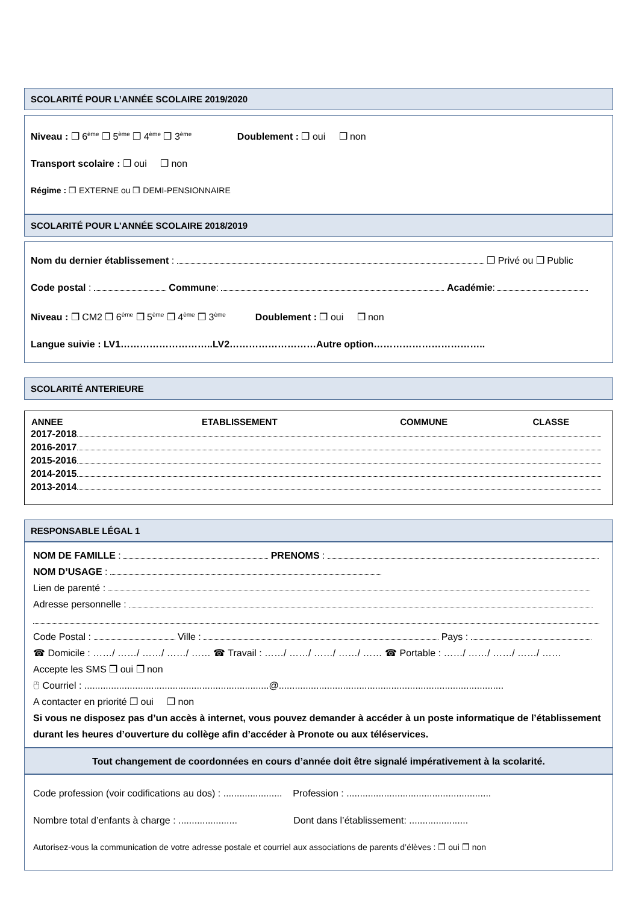SCOLARITÉ POUR L’ANNÉE SCOLAIRE 2019/2020
Niveau : ❒ 6<sup>ème</sup> ❒ 5<sup>ème</sup> ❒ 4<sup>ème</sup> ❒ 3<sup>ème</sup> Doublement : ❒ oui ❒ non
Transport scolaire : ❒ oui ❒ non
Régime : ❒ EXTERNE ou ❒ DEMI-PENSIONNAIRE
SCOLARITÉ POUR L’ANNÉE SCOLAIRE 2018/2019
Nom du dernier établissement : ❒ Privé ou ❒ Public
Code postal : Commune: Académie:
Niveau : ❒ CM2 ❒ 6<sup>ème</sup> ❒ 5<sup>ème</sup> ❒ 4<sup>ème</sup> ❒ 3<sup>ème</sup> Doublement : ❒ oui ❒ non
Langue suivie : LV1………………………..LV2………………………Autre option……………………………..
SCOLARITÉ ANTERIEURE
| ANNEE | ETABLISSEMENT | COMMUNE | CLASSE |
| --- | --- | --- | --- |
| 2017-2018 | | | |
| 2016-2017 | | | |
| 2015-2016 | | | |
| 2014-2015 | | | |
| 2013-2014 | | | |
RESPONSABLE LÉGAL 1
NOM DE FAMILLE : PRENOMS :
NOM D’USAGE :
Lien de parenté :
Adresse personnelle :
Code Postal : Ville : Pays :
☎ Domicile : ……/ ……/ ……/ ……/ …… ☎ Travail : ……/ ……/ ……/ ……/ …… ☎ Portable : ……/ ……/ ……/ ……/ ……
Accepte les SMS ❒ oui ❒ non
🖰 Courriel : .....................................................................@....................................................................................
A contacter en priorité ❒ oui ❒ non
Si vous ne disposez pas d’un accès à internet, vous pouvez demander à accéder à un poste informatique de l’établissement durant les heures d’ouverture du collège afin d’accéder à Pronote ou aux téléservices.
Tout changement de coordonnées en cours d’année doit être signalé impérativement à la scolarité.
Code profession (voir codifications au dos) : ...................... Profession : ......................................................
Nombre total d’enfants à charge : ...................... Dont dans l’établissement: ......................
Autorisez-vous la communication de votre adresse postale et courriel aux associations de parents d’élèves : ❒ oui ❒ non